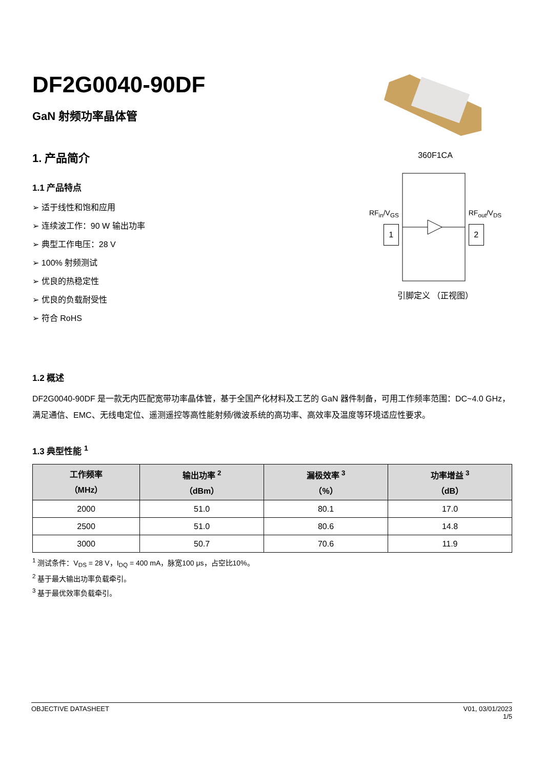DF2G0040-90DF
GaN 射频功率晶体管
1. 产品简介
1.1 产品特点
➢ 适于线性和饱和应用
➢ 连续波工作：90 W 输出功率
➢ 典型工作电压：28 V
➢ 100% 射频测试
➢ 优良的热稳定性
➢ 优良的负载耐受性
➢ 符合 RoHS
360F1CA
RF<sub>in</sub>/V<sub>GS</sub>
1
RF<sub>out</sub>/V<sub>DS</sub>
2
引脚定义 （正视图）
1.2 概述
DF2G0040-90DF 是一款无内匹配宽带功率晶体管，基于全国产化材料及工艺的 GaN 器件制备，可用工作频率范围：DC~4.0 GHz，满足通信、EMC、无线电定位、遥测遥控等高性能射频/微波系统的高功率、高效率及温度等环境适应性要求。
1.3 典型性能 <sup>1</sup>
| 工作频率 （MHz） | 输出功率 <sup>2</sup> （dBm） | 漏极效率 <sup>3</sup> （%） | 功率增益 <sup>3</sup> （dB） |
| --- | --- | --- | --- |
| 2000 | 51.0 | 80.1 | 17.0 |
| 2500 | 51.0 | 80.6 | 14.8 |
| 3000 | 50.7 | 70.6 | 11.9 |
<sup>1</sup> 测试条件：V<sub>DS</sub> = 28 V，I<sub>DQ</sub> = 400 mA，脉宽100 μs，占空比10%。
<sup>2</sup> 基于最大输出功率负载牵引。
<sup>3</sup> 基于最优效率负载牵引。
OBJECTIVE DATASHEET V01, 03/01/2023
1/5